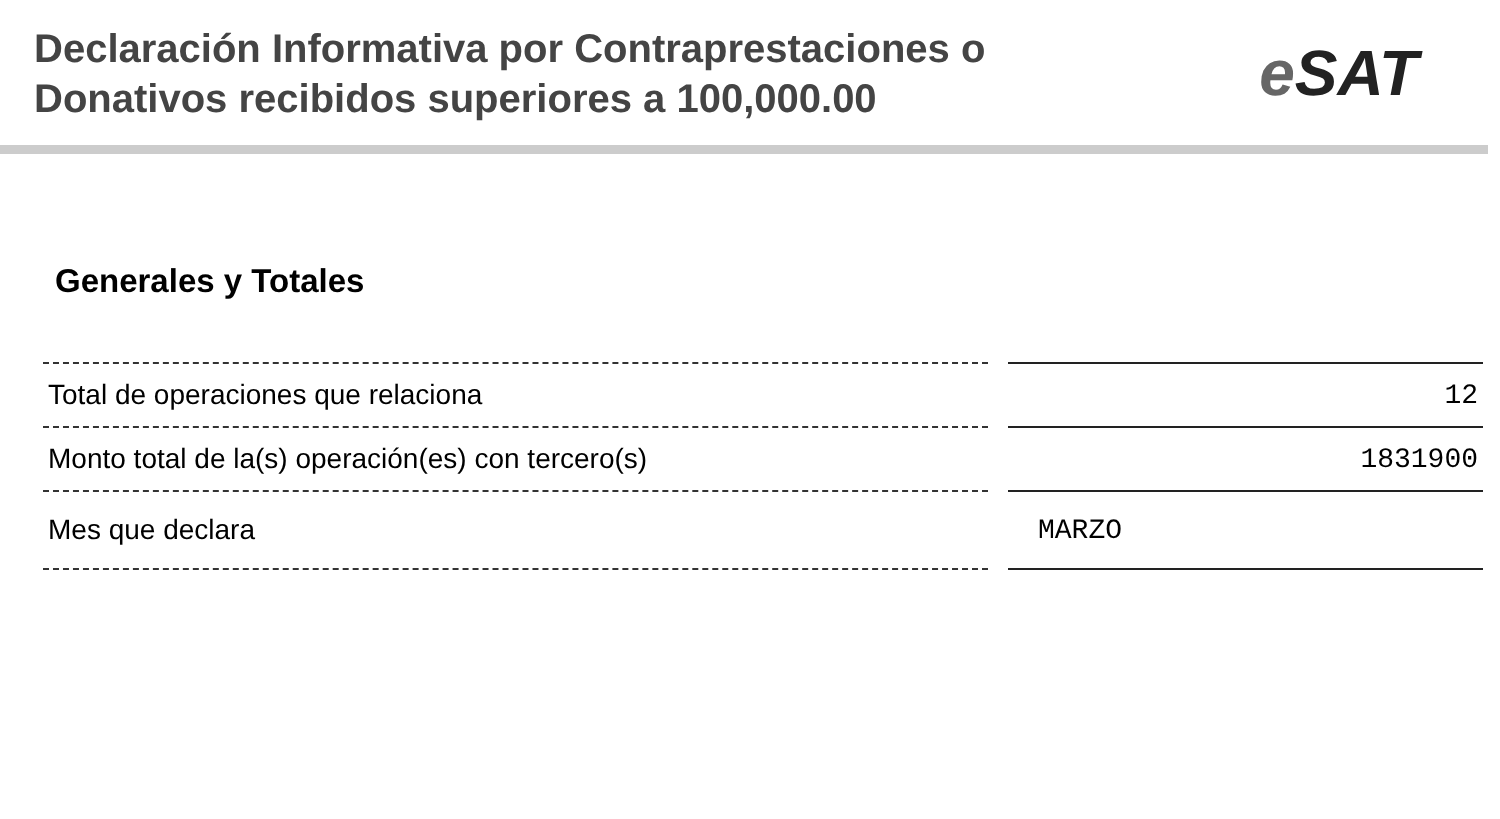Declaración Informativa por Contraprestaciones o
Donativos recibidos superiores a 100,000.00
e SAT
Generales y Totales
| Total de operaciones que relaciona | | 12 |
| Monto total de la(s) operación(es) con tercero(s) | | 1831900 |
| Mes que declara | | MARZO |